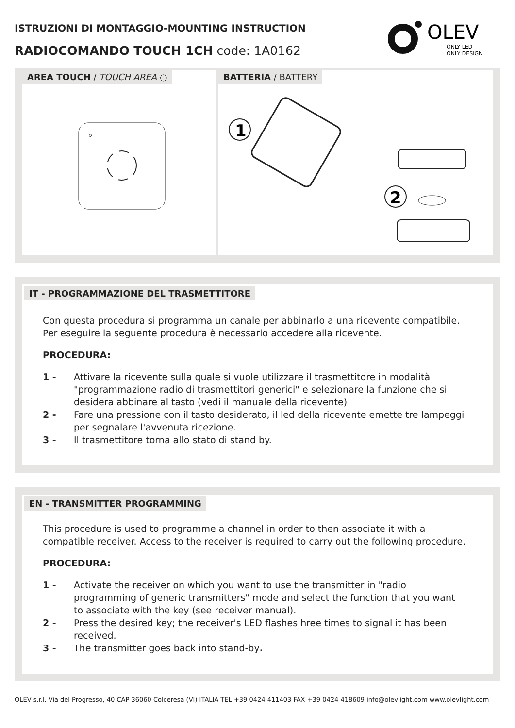ISTRUZIONI DI MONTAGGIO-MOUNTING INSTRUCTION
RADIOCOMANDO TOUCH 1CH code: 1A0162
OLEV
ONLY LED
ONLY DESIGN
AREA TOUCH / TOUCH AREA ◌ BATTERIA / BATTERY
1
2
IT - PROGRAMMAZIONE DEL TRASMETTITORE
Con questa procedura si programma un canale per abbinarlo a una ricevente compatibile.
Per eseguire la seguente procedura è necessario accedere alla ricevente.
PROCEDURA:
1 - Attivare la ricevente sulla quale si vuole utilizzare il trasmettitore in modalità "programmazione radio di trasmettitori generici" e selezionare la funzione che si desidera abbinare al tasto (vedi il manuale della ricevente)
2 - Fare una pressione con il tasto desiderato, il led della ricevente emette tre lampeggi per segnalare l'avvenuta ricezione.
3 - Il trasmettitore torna allo stato di stand by.
EN - TRANSMITTER PROGRAMMING
This procedure is used to programme a channel in order to then associate it with a compatible receiver. Access to the receiver is required to carry out the following procedure.
PROCEDURA:
1 - Activate the receiver on which you want to use the transmitter in "radio programming of generic transmitters" mode and select the function that you want to associate with the key (see receiver manual).
2 - Press the desired key; the receiver's LED flashes hree times to signal it has been received.
3 - The transmitter goes back into stand-by.
OLEV s.r.l. Via del Progresso, 40 CAP 36060 Colceresa (VI) ITALIA TEL +39 0424 411403 FAX +39 0424 418609 info@olevlight.com www.olevlight.com